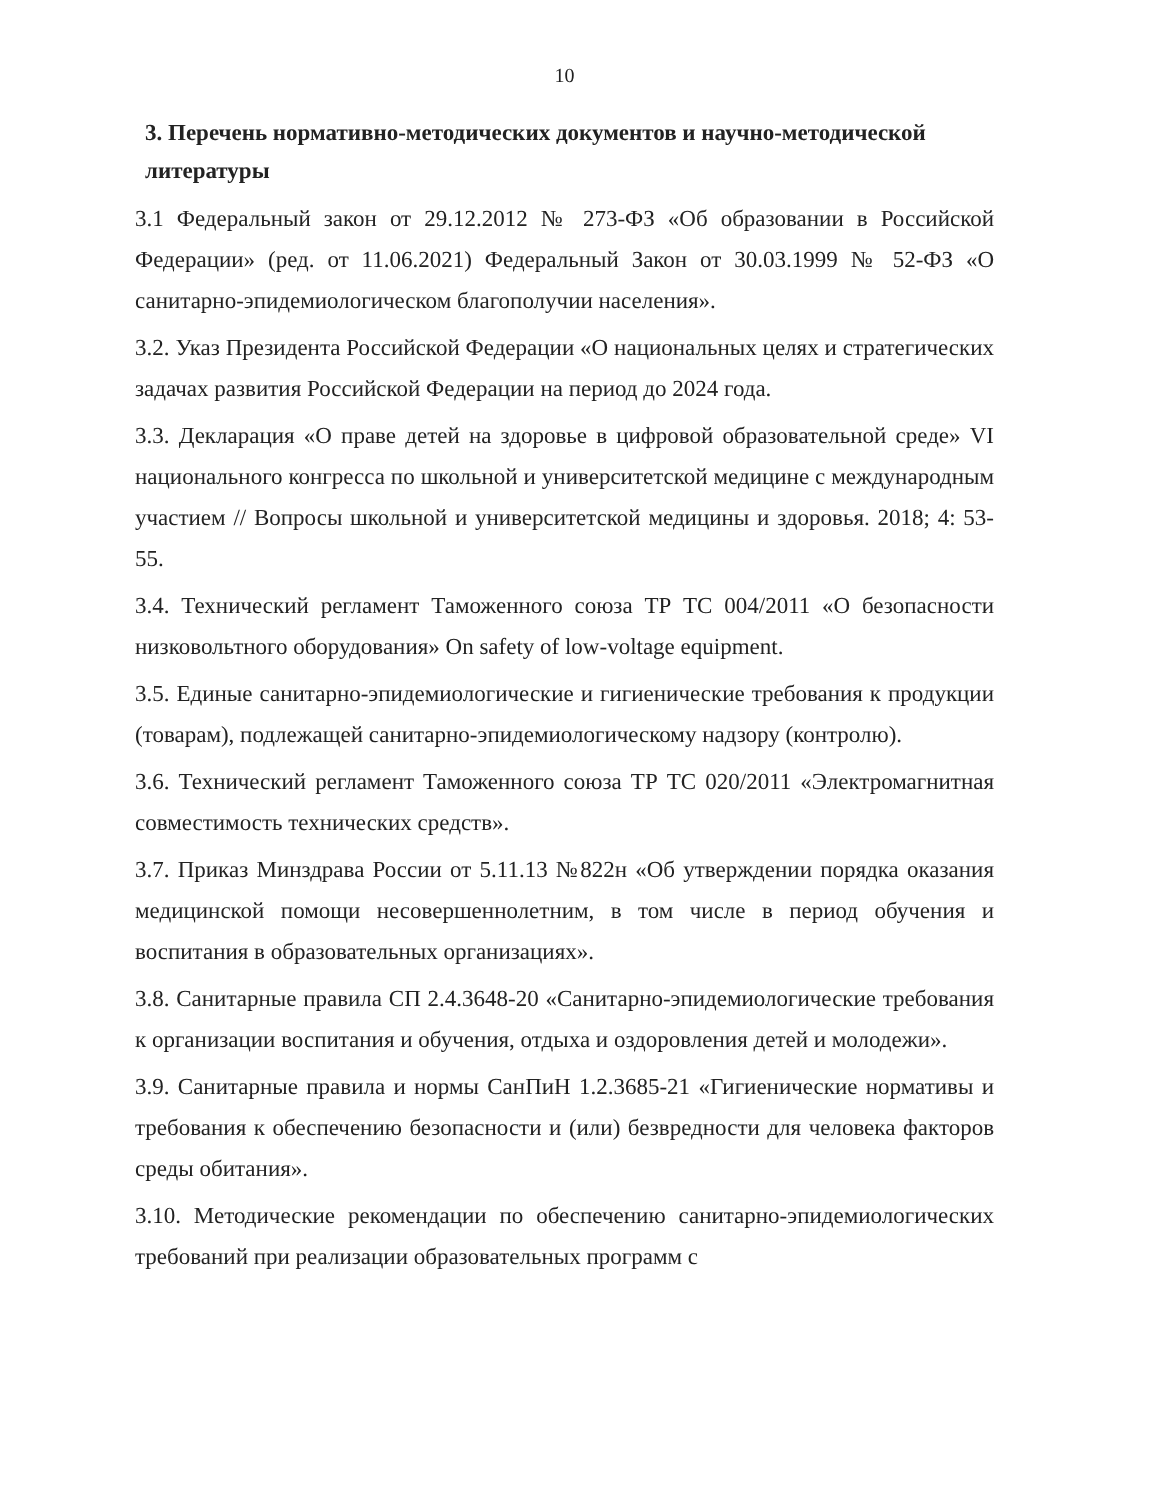10
3. Перечень нормативно-методических документов и научно-методической литературы
3.1 Федеральный закон от 29.12.2012 № 273-ФЗ «Об образовании в Российской Федерации» (ред. от 11.06.2021) Федеральный Закон от 30.03.1999 № 52-ФЗ «О санитарно-эпидемиологическом благополучии населения».
3.2. Указ Президента Российской Федерации «О национальных целях и стратегических задачах развития Российской Федерации на период до 2024 года.
3.3. Декларация «О праве детей на здоровье в цифровой образовательной среде» VI национального конгресса по школьной и университетской медицине с международным участием // Вопросы школьной и университетской медицины и здоровья. 2018; 4: 53-55.
3.4. Технический регламент Таможенного союза ТР ТС 004/2011 «О безопасности низковольтного оборудования» On safety of low-voltage equipment.
3.5. Единые санитарно-эпидемиологические и гигиенические требования к продукции (товарам), подлежащей санитарно-эпидемиологическому надзору (контролю).
3.6. Технический регламент Таможенного союза ТР ТС 020/2011 «Электромагнитная совместимость технических средств».
3.7. Приказ Минздрава России от 5.11.13 №822н «Об утверждении порядка оказания медицинской помощи несовершеннолетним, в том числе в период обучения и воспитания в образовательных организациях».
3.8. Санитарные правила СП 2.4.3648-20 «Санитарно-эпидемиологические требования к организации воспитания и обучения, отдыха и оздоровления детей и молодежи».
3.9. Санитарные правила и нормы СанПиН 1.2.3685-21 «Гигиенические нормативы и требования к обеспечению безопасности и (или) безвредности для человека факторов среды обитания».
3.10. Методические рекомендации по обеспечению санитарно-эпидемиологических требований при реализации образовательных программ с